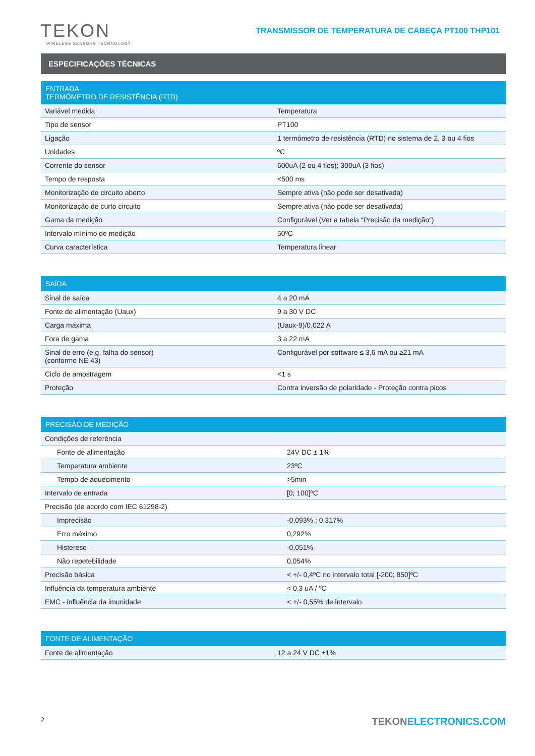TEKON
WIRELESS SENSORS TECHNOLOGY
TRANSMISSOR DE TEMPERATURA DE CABEÇA PT100 THP101
ESPECIFICAÇÕES TÉCNICAS
| ENTRADA TERMÓMETRO DE RESISTÊNCIA (RTD) | |
| --- | --- |
| Variável medida | Temperatura |
| Tipo de sensor | PT100 |
| Ligação | 1 termómetro de resistência (RTD) no sistema de 2, 3 ou 4 fios |
| Unidades | ºC |
| Corrente do sensor | 600uA (2 ou 4 fios); 300uA (3 fios) |
| Tempo de resposta | <500 ms |
| Monitorização de circuito aberto | Sempre ativa (não pode ser desativada) |
| Monitorização de curto circuito | Sempre ativa (não pode ser desativada) |
| Gama da medição | Configurável (Ver a tabela “Precisão da medição“) |
| Intervalo mínimo de medição | 50ºC |
| Curva característica | Temperatura linear |
| SAÍDA | |
| --- | --- |
| Sinal de saída | 4 a 20 mA |
| Fonte de alimentação (Uaux) | 9 a 30 V DC |
| Carga máxima | (Uaux-9)/0,022 A |
| Fora de gama | 3 a 22 mA |
| Sinal de erro (e.g. falha do sensor) (conforme NE 43) | Configurável por software ≤ 3,6 mA ou ≥21 mA |
| Ciclo de amostragem | <1 s |
| Proteção | Contra inversão de polaridade - Proteção contra picos |
| PRECISÃO DE MEDIÇÃO | |
| --- | --- |
| Condições de referência | |
| Fonte de alimentação | 24V DC ± 1% |
| Temperatura ambiente | 23ºC |
| Tempo de aquecimento | >5min |
| Intervalo de entrada | [0; 100]ºC |
| Precisão (de acordo com IEC 61298-2) | |
| Imprecisão | -0,093% ; 0,317% |
| Erro máximo | 0,292% |
| Histerese | -0,051% |
| Não repetebilidade | 0,054% |
| Precisão básica | < +/- 0,4ºC no intervalo total [-200; 850]ºC |
| Influência da temperatura ambiente | < 0,3 uA / ºC |
| EMC - influência da imunidade | < +/- 0,55% de intervalo |
| FONTE DE ALIMENTAÇÃO | |
| --- | --- |
| Fonte de alimentação | 12 a 24 V DC ±1% |
2
TEKONELECTRONICS.COM